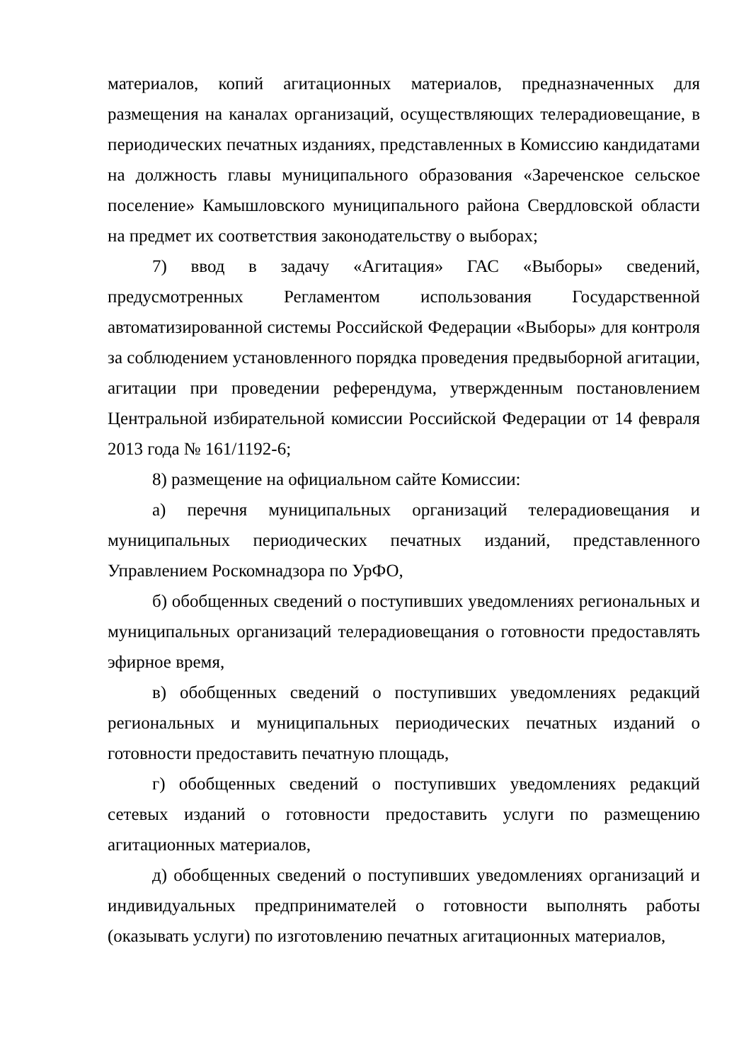материалов, копий агитационных материалов, предназначенных для размещения на каналах организаций, осуществляющих телерадиовещание, в периодических печатных изданиях, представленных в Комиссию кандидатами на должность главы муниципального образования «Зареченское сельское поселение» Камышловского муниципального района Свердловской области на предмет их соответствия законодательству о выборах;
7) ввод в задачу «Агитация» ГАС «Выборы» сведений, предусмотренных Регламентом использования Государственной автоматизированной системы Российской Федерации «Выборы» для контроля за соблюдением установленного порядка проведения предвыборной агитации, агитации при проведении референдума, утвержденным постановлением Центральной избирательной комиссии Российской Федерации от 14 февраля 2013 года № 161/1192-6;
8) размещение на официальном сайте Комиссии:
а) перечня муниципальных организаций телерадиовещания и муниципальных периодических печатных изданий, представленного Управлением Роскомнадзора по УрФО,
б) обобщенных сведений о поступивших уведомлениях региональных и муниципальных организаций телерадиовещания о готовности предоставлять эфирное время,
в) обобщенных сведений о поступивших уведомлениях редакций региональных и муниципальных периодических печатных изданий о готовности предоставить печатную площадь,
г) обобщенных сведений о поступивших уведомлениях редакций сетевых изданий о готовности предоставить услуги по размещению агитационных материалов,
д) обобщенных сведений о поступивших уведомлениях организаций и индивидуальных предпринимателей о готовности выполнять работы (оказывать услуги) по изготовлению печатных агитационных материалов,